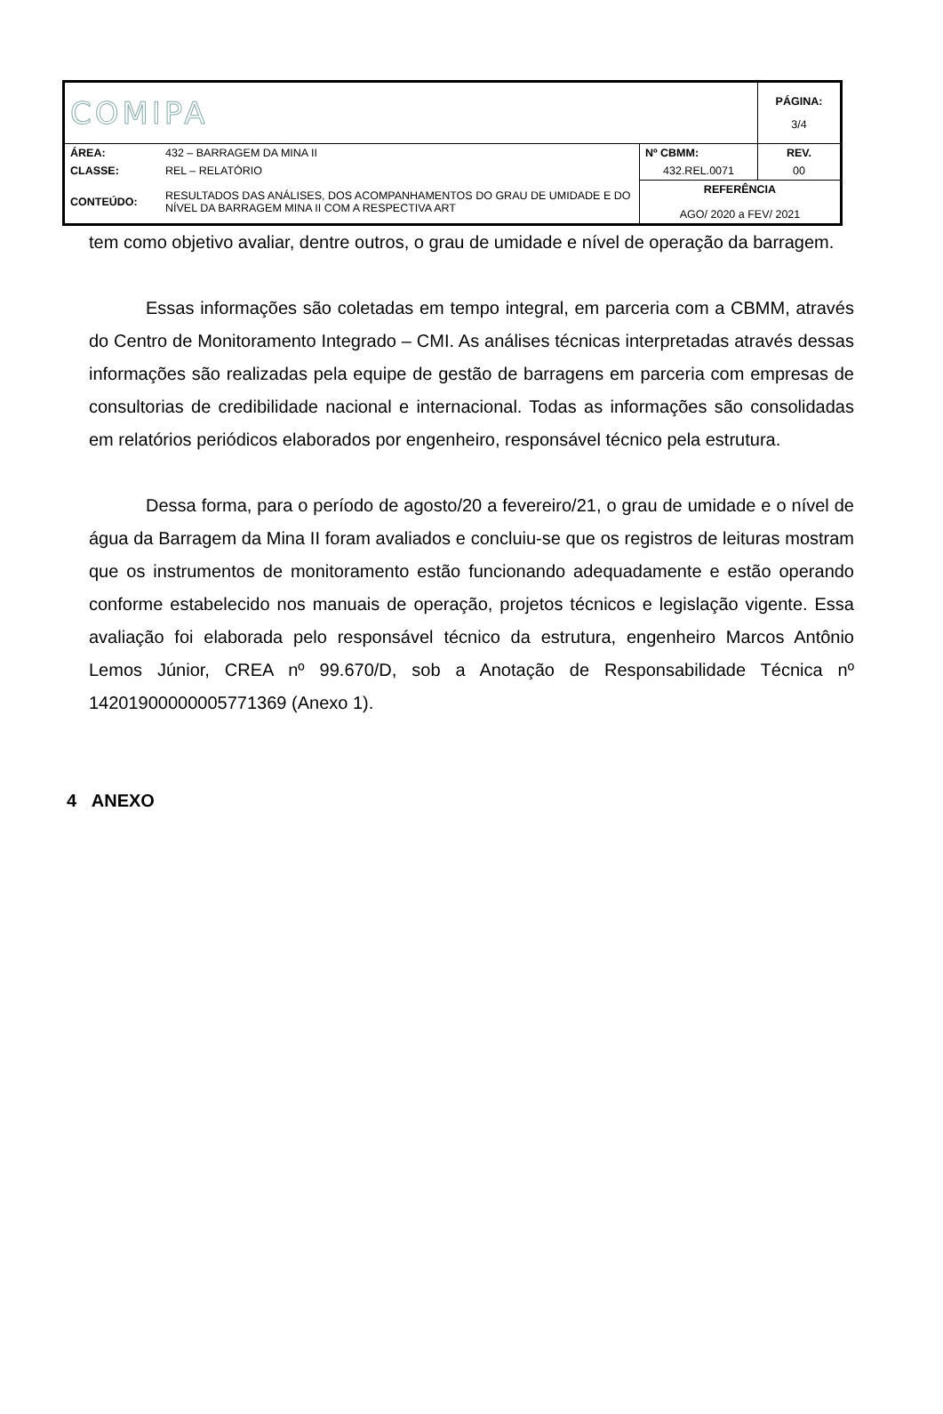| COMIPA | | | PÁGINA: 3/4 |
| ÁREA: | 432 – BARRAGEM DA MINA II | Nº CBMM: | REV. |
| CLASSE: | REL – RELATÓRIO | 432.REL.0071 | 00 |
| CONTEÚDO: | RESULTADOS DAS ANÁLISES, DOS ACOMPANHAMENTOS DO GRAU DE UMIDADE E DO NÍVEL DA BARRAGEM MINA II COM A RESPECTIVA ART | REFERÊNCIA AGO/ 2020 a FEV/ 2021 | |
tem como objetivo avaliar, dentre outros, o grau de umidade e nível de operação da barragem.
Essas informações são coletadas em tempo integral, em parceria com a CBMM, através do Centro de Monitoramento Integrado – CMI. As análises técnicas interpretadas através dessas informações são realizadas pela equipe de gestão de barragens em parceria com empresas de consultorias de credibilidade nacional e internacional. Todas as informações são consolidadas em relatórios periódicos elaborados por engenheiro, responsável técnico pela estrutura.
Dessa forma, para o período de agosto/20 a fevereiro/21, o grau de umidade e o nível de água da Barragem da Mina II foram avaliados e concluiu-se que os registros de leituras mostram que os instrumentos de monitoramento estão funcionando adequadamente e estão operando conforme estabelecido nos manuais de operação, projetos técnicos e legislação vigente. Essa avaliação foi elaborada pelo responsável técnico da estrutura, engenheiro Marcos Antônio Lemos Júnior, CREA nº 99.670/D, sob a Anotação de Responsabilidade Técnica nº 14201900000005771369 (Anexo 1).
4 ANEXO